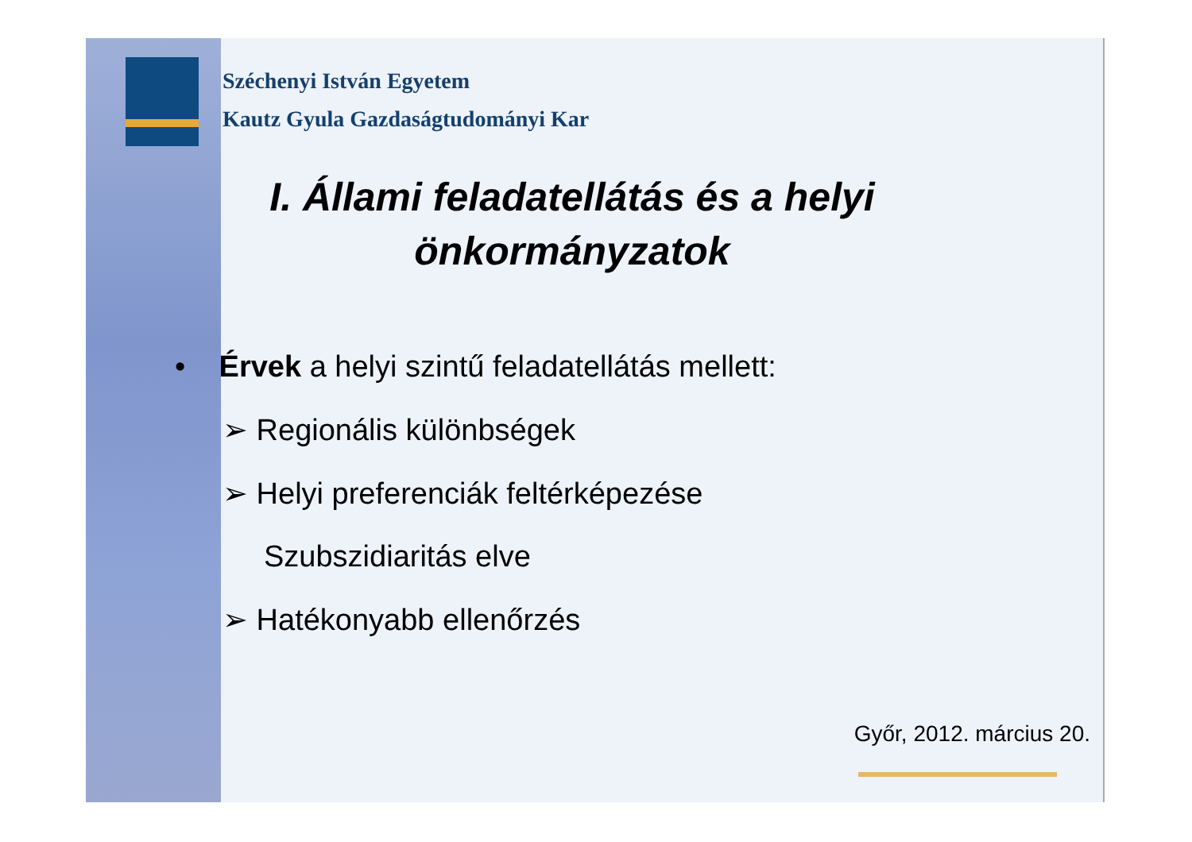Széchenyi István Egyetem
Kautz Gyula Gazdaságtudományi Kar
I. Állami feladatellátás és a helyi önkormányzatok
• Érvek a helyi szintű feladatellátás mellett:
➢ Regionális különbségek
➢ Helyi preferenciák feltérképezése
Szubszidiaritás elve
➢ Hatékonyabb ellenőrzés
Győr, 2012. március 20.